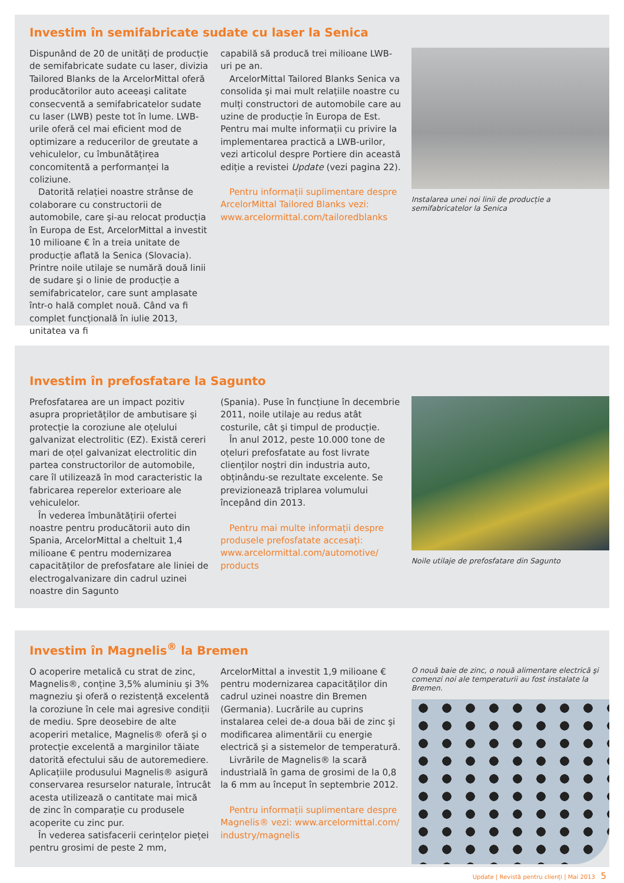Investim în semifabricate sudate cu laser la Senica
Dispunând de 20 de unități de producție de semifabricate sudate cu laser, divizia Tailored Blanks de la ArcelorMittal oferă producătorilor auto aceeaşi calitate consecventă a semifabricatelor sudate cu laser (LWB) peste tot în lume. LWB-urile oferă cel mai eficient mod de optimizare a reducerilor de greutate a vehiculelor, cu îmbunătățirea concomitentă a performanței la coliziune.
Datorită relației noastre strânse de colaborare cu constructorii de automobile, care şi-au relocat producția în Europa de Est, ArcelorMittal a investit 10 milioane € în a treia unitate de producție aflată la Senica (Slovacia). Printre noile utilaje se numără două linii de sudare şi o linie de producție a semifabricatelor, care sunt amplasate într-o hală complet nouă. Când va fi complet funcțională în iulie 2013, unitatea va fi
capabilă să producă trei milioane LWB-uri pe an.
ArcelorMittal Tailored Blanks Senica va consolida şi mai mult relațiile noastre cu mulți constructori de automobile care au uzine de producție în Europa de Est. Pentru mai multe informații cu privire la implementarea practică a LWB-urilor, vezi articolul despre Portiere din această ediție a revistei Update (vezi pagina 22).
Pentru informații suplimentare despre ArcelorMittal Tailored Blanks vezi: www.arcelormittal.com/tailoredblanks
Instalarea unei noi linii de producție a semifabricatelor la Senica
Investim în prefosfatare la Sagunto
Prefosfatarea are un impact pozitiv asupra proprietăților de ambutisare şi protecție la coroziune ale oțelului galvanizat electrolitic (EZ). Există cereri mari de oțel galvanizat electrolitic din partea constructorilor de automobile, care îl utilizează în mod caracteristic la fabricarea reperelor exterioare ale vehiculelor.
În vederea îmbunătățirii ofertei noastre pentru producătorii auto din Spania, ArcelorMittal a cheltuit 1,4 milioane € pentru modernizarea capacităților de prefosfatare ale liniei de electrogalvanizare din cadrul uzinei noastre din Sagunto
(Spania). Puse în funcțiune în decembrie 2011, noile utilaje au redus atât costurile, cât şi timpul de producție.
În anul 2012, peste 10.000 tone de oțeluri prefosfatate au fost livrate clienților noştri din industria auto, obținându-se rezultate excelente. Se previzionează triplarea volumului începând din 2013.
Pentru mai multe informații despre produsele prefosfatate accesați: www.arcelormittal.com/automotive/ products
Noile utilaje de prefosfatare din Sagunto
Investim în Magnelis<sup>®</sup> la Bremen
O acoperire metalică cu strat de zinc, Magnelis®, conține 3,5% aluminiu şi 3% magneziu şi oferă o rezistență excelentă la coroziune în cele mai agresive condiții de mediu. Spre deosebire de alte acoperiri metalice, Magnelis® oferă şi o protecție excelentă a marginilor tăiate datorită efectului său de autoremediere. Aplicațiile produsului Magnelis® asigură conservarea resurselor naturale, întrucât acesta utilizează o cantitate mai mică de zinc în comparație cu produsele acoperite cu zinc pur.
În vederea satisfacerii cerințelor pieței pentru grosimi de peste 2 mm,
ArcelorMittal a investit 1,9 milioane € pentru modernizarea capacităților din cadrul uzinei noastre din Bremen (Germania). Lucrările au cuprins instalarea celei de-a doua băi de zinc şi modificarea alimentării cu energie electrică şi a sistemelor de temperatură.
Livrările de Magnelis® la scară industrială în gama de grosimi de la 0,8 la 6 mm au început în septembrie 2012.
Pentru informații suplimentare despre Magnelis® vezi: www.arcelormittal.com/ industry/magnelis
O nouă baie de zinc, o nouă alimentare electrică şi comenzi noi ale temperaturii au fost instalate la Bremen.
Update | Revistă pentru clienți | Mai 2013 5